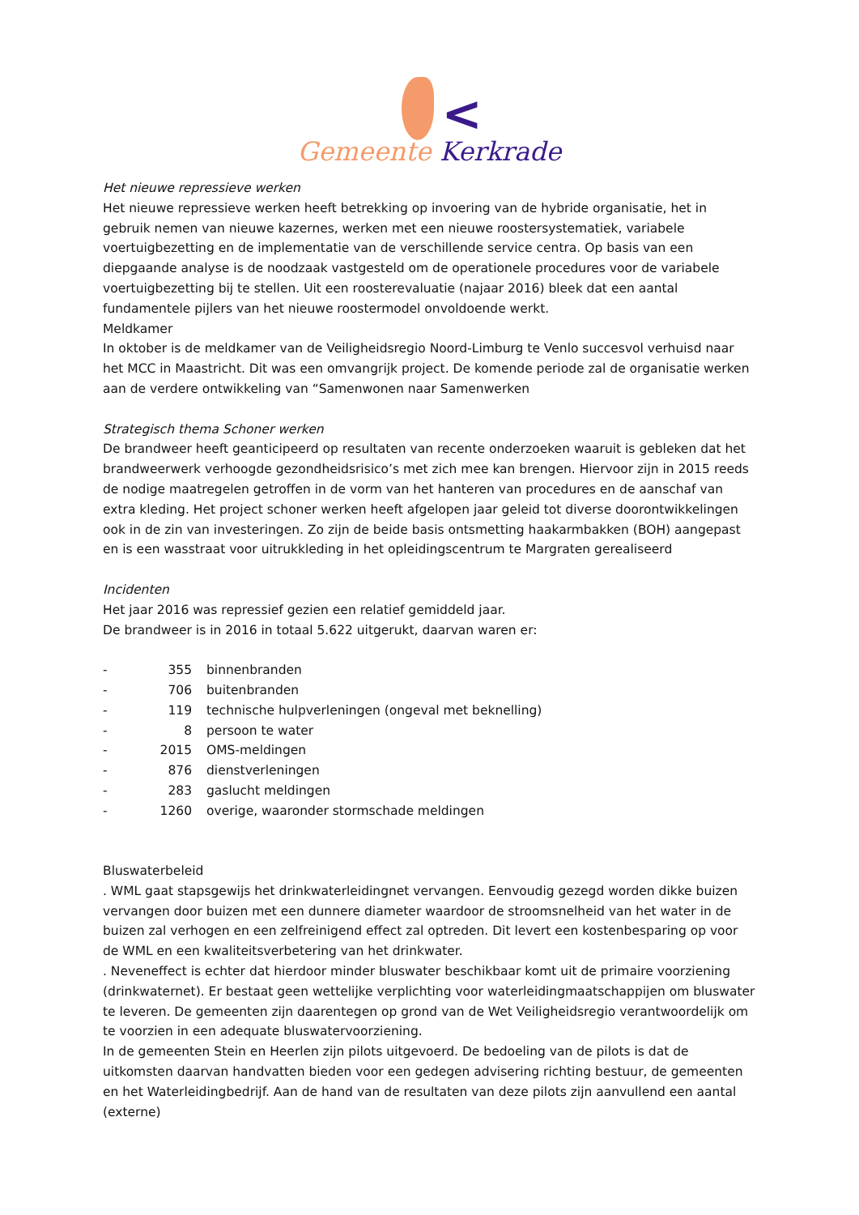<
Gemeente Kerkrade
Het nieuwe repressieve werken
Het nieuwe repressieve werken heeft betrekking op invoering van de hybride organisatie, het in gebruik nemen van nieuwe kazernes, werken met een nieuwe roostersystematiek, variabele voertuigbezetting en de implementatie van de verschillende service centra. Op basis van een diepgaande analyse is de noodzaak vastgesteld om de operationele procedures voor de variabele voertuigbezetting bij te stellen. Uit een roosterevaluatie (najaar 2016) bleek dat een aantal fundamentele pijlers van het nieuwe roostermodel onvoldoende werkt.
Meldkamer
In oktober is de meldkamer van de Veiligheidsregio Noord-Limburg te Venlo succesvol verhuisd naar het MCC in Maastricht. Dit was een omvangrijk project. De komende periode zal de organisatie werken aan de verdere ontwikkeling van “Samenwonen naar Samenwerken
Strategisch thema Schoner werken
De brandweer heeft geanticipeerd op resultaten van recente onderzoeken waaruit is gebleken dat het brandweerwerk verhoogde gezondheidsrisico’s met zich mee kan brengen. Hiervoor zijn in 2015 reeds de nodige maatregelen getroffen in de vorm van het hanteren van procedures en de aanschaf van extra kleding. Het project schoner werken heeft afgelopen jaar geleid tot diverse doorontwikkelingen ook in de zin van investeringen. Zo zijn de beide basis ontsmetting haakarmbakken (BOH) aangepast en is een wasstraat voor uitrukkleding in het opleidingscentrum te Margraten gerealiseerd
Incidenten
Het jaar 2016 was repressief gezien een relatief gemiddeld jaar.
De brandweer is in 2016 in totaal 5.622 uitgerukt, daarvan waren er:
- 355 binnenbranden
- 706 buitenbranden
- 119 technische hulpverleningen (ongeval met beknelling)
- 8 persoon te water
- 2015 OMS-meldingen
- 876 dienstverleningen
- 283 gaslucht meldingen
- 1260 overige, waaronder stormschade meldingen
Bluswaterbeleid
. WML gaat stapsgewijs het drinkwaterleidingnet vervangen. Eenvoudig gezegd worden dikke buizen vervangen door buizen met een dunnere diameter waardoor de stroomsnelheid van het water in de buizen zal verhogen en een zelfreinigend effect zal optreden. Dit levert een kostenbesparing op voor de WML en een kwaliteitsverbetering van het drinkwater.
. Neveneffect is echter dat hierdoor minder bluswater beschikbaar komt uit de primaire voorziening (drinkwaternet). Er bestaat geen wettelijke verplichting voor waterleidingmaatschappijen om bluswater te leveren. De gemeenten zijn daarentegen op grond van de Wet Veiligheidsregio verantwoordelijk om te voorzien in een adequate bluswatervoorziening.
In de gemeenten Stein en Heerlen zijn pilots uitgevoerd. De bedoeling van de pilots is dat de uitkomsten daarvan handvatten bieden voor een gedegen advisering richting bestuur, de gemeenten en het Waterleidingbedrijf. Aan de hand van de resultaten van deze pilots zijn aanvullend een aantal (externe)